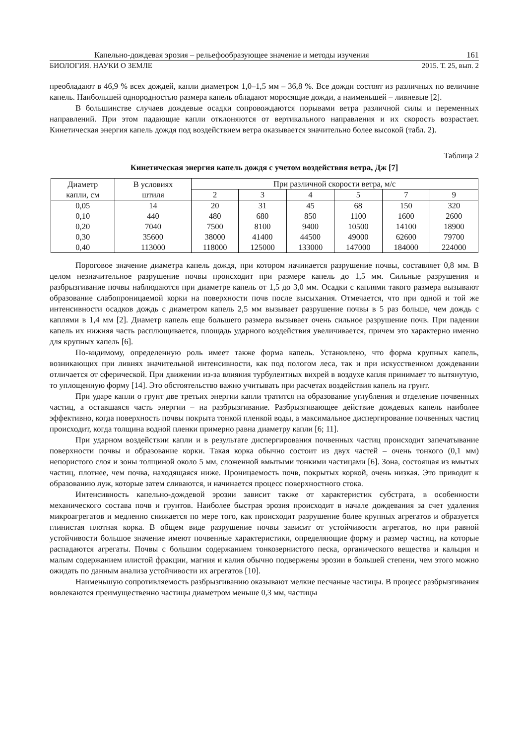Капельно-дождевая эрозия – рельефообразующее значение и методы изучения 161
БИОЛОГИЯ. НАУКИ О ЗЕМЛЕ 2015. Т. 25, вып. 2
преобладают в 46,9 % всех дождей, капли диаметром 1,0–1,5 мм – 36,8 %. Все дожди состоят из различных по величине капель. Наибольшей однородностью размера капель обладают моросящие дожди, а наименьшей – ливневые [2].
В большинстве случаев дождевые осадки сопровождаются порывами ветра различной силы и переменных направлений. При этом падающие капли отклоняются от вертикального направления и их скорость возрастает. Кинетическая энергия капель дождя под воздействием ветра оказывается значительно более высокой (табл. 2).
Таблица 2
Кинетическая энергия капель дождя с учетом воздействия ветра, Дж [7]
| Диаметр капли, см | В условиях штиля | При различной скорости ветра, м/с | | | | | |
| --- | --- | --- | --- | --- | --- | --- | --- |
| | | 2 | 3 | 4 | 5 | 7 | 9 |
| 0,05 | 14 | 20 | 31 | 45 | 68 | 150 | 320 |
| 0,10 | 440 | 480 | 680 | 850 | 1100 | 1600 | 2600 |
| 0,20 | 7040 | 7500 | 8100 | 9400 | 10500 | 14100 | 18900 |
| 0,30 | 35600 | 38000 | 41400 | 44500 | 49000 | 62600 | 79700 |
| 0,40 | 113000 | 118000 | 125000 | 133000 | 147000 | 184000 | 224000 |
Пороговое значение диаметра капель дождя, при котором начинается разрушение почвы, составляет 0,8 мм. В целом незначительное разрушение почвы происходит при размере капель до 1,5 мм. Сильные разрушения и разбрызгивание почвы наблюдаются при диаметре капель от 1,5 до 3,0 мм. Осадки с каплями такого размера вызывают образование слабопроницаемой корки на поверхности почв после высыхания. Отмечается, что при одной и той же интенсивности осадков дождь с диаметром капель 2,5 мм вызывает разрушение почвы в 5 раз больше, чем дождь с каплями в 1,4 мм [2]. Диаметр капель еще большего размера вызывает очень сильное разрушение почв. При падении капель их нижняя часть расплющивается, площадь ударного воздействия увеличивается, причем это характерно именно для крупных капель [6].
По-видимому, определенную роль имеет также форма капель. Установлено, что форма крупных капель, возникающих при ливнях значительной интенсивности, как под пологом леса, так и при искусственном дождевании отличается от сферической. При движении из-за влияния турбулентных вихрей в воздухе капля принимает то вытянутую, то уплощенную форму [14]. Это обстоятельство важно учитывать при расчетах воздействия капель на грунт.
При ударе капли о грунт две третьих энергии капли тратится на образование углубления и отделение почвенных частиц, а оставшаяся часть энергии – на разбрызгивание. Разбрызгивающее действие дождевых капель наиболее эффективно, когда поверхность почвы покрыта тонкой пленкой воды, а максимальное диспергирование почвенных частиц происходит, когда толщина водной пленки примерно равна диаметру капли [6; 11].
При ударном воздействии капли и в результате диспергирования почвенных частиц происходит запечатывание поверхности почвы и образование корки. Такая корка обычно состоит из двух частей – очень тонкого (0,1 мм) непористого слоя и зоны толщиной около 5 мм, сложенной вмытыми тонкими частицами [6]. Зона, состоящая из вмытых частиц, плотнее, чем почва, находящаяся ниже. Проницаемость почв, покрытых коркой, очень низкая. Это приводит к образованию луж, которые затем сливаются, и начинается процесс поверхностного стока.
Интенсивность капельно-дождевой эрозии зависит также от характеристик субстрата, в особенности механического состава почв и грунтов. Наиболее быстрая эрозия происходит в начале дождевания за счет удаления микроагрегатов и медленно снижается по мере того, как происходит разрушение более крупных агрегатов и образуется глинистая плотная корка. В общем виде разрушение почвы зависит от устойчивости агрегатов, но при равной устойчивости большое значение имеют почвенные характеристики, определяющие форму и размер частиц, на которые распадаются агрегаты. Почвы с большим содержанием тонкозернистого песка, органического вещества и кальция и малым содержанием илистой фракции, магния и калия обычно подвержены эрозии в большей степени, чем этого можно ожидать по данным анализа устойчивости их агрегатов [10].
Наименьшую сопротивляемость разбрызгиванию оказывают мелкие песчаные частицы. В процесс разбрызгивания вовлекаются преимущественно частицы диаметром меньше 0,3 мм, частицы